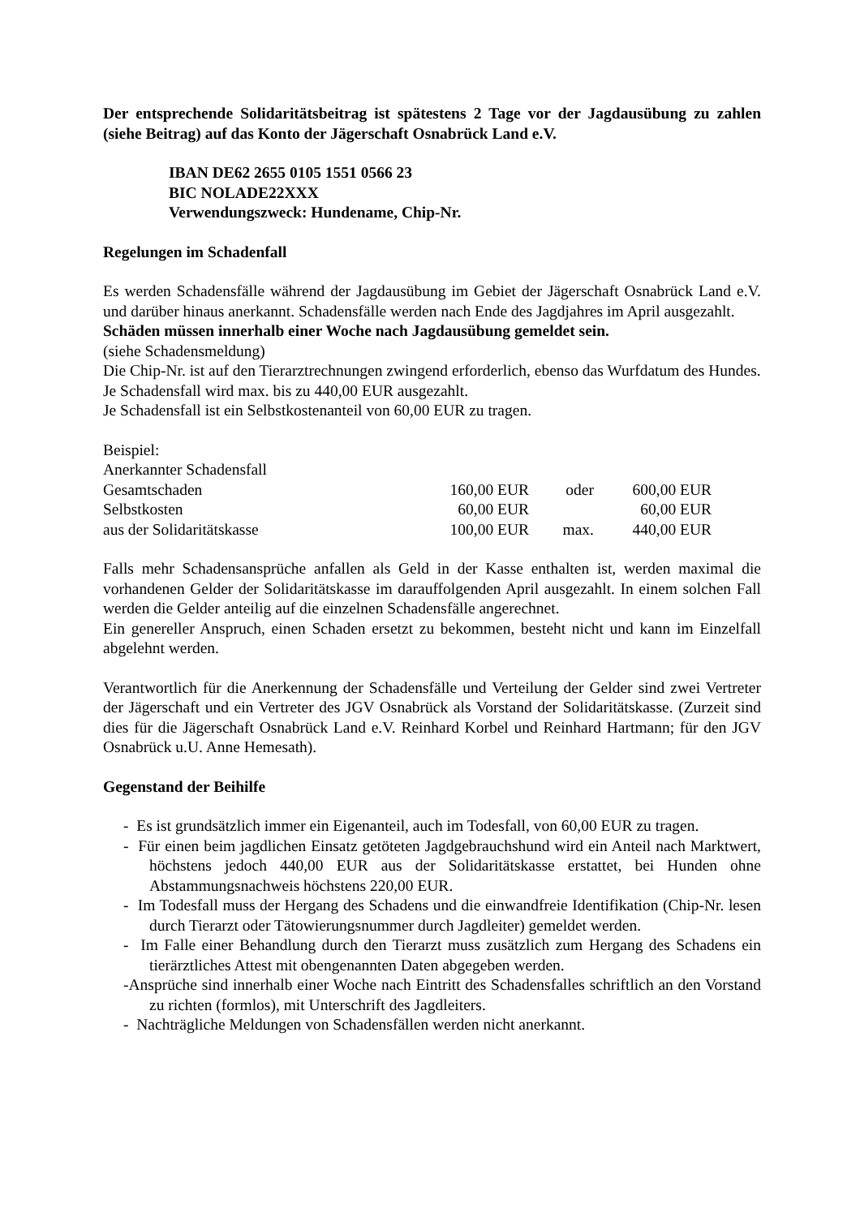Der entsprechende Solidaritätsbeitrag ist spätestens 2 Tage vor der Jagdausübung zu zahlen (siehe Beitrag) auf das Konto der Jägerschaft Osnabrück Land e.V.
IBAN DE62 2655 0105 1551 0566 23
BIC NOLADE22XXX
Verwendungszweck: Hundename, Chip-Nr.
Regelungen im Schadenfall
Es werden Schadensfälle während der Jagdausübung im Gebiet der Jägerschaft Osnabrück Land e.V. und darüber hinaus anerkannt. Schadensfälle werden nach Ende des Jagdjahres im April ausgezahlt.
Schäden müssen innerhalb einer Woche nach Jagdausübung gemeldet sein.
(siehe Schadensmeldung)
Die Chip-Nr. ist auf den Tierarztrechnungen zwingend erforderlich, ebenso das Wurfdatum des Hundes.
Je Schadensfall wird max. bis zu 440,00 EUR ausgezahlt.
Je Schadensfall ist ein Selbstkostenanteil von 60,00 EUR zu tragen.
Beispiel:
Anerkannter Schadensfall
| Gesamtschaden | 160,00 EUR | oder | 600,00 EUR |
| Selbstkosten | 60,00 EUR | | 60,00 EUR |
| aus der Solidaritätskasse | 100,00 EUR | max. | 440,00 EUR |
Falls mehr Schadensansprüche anfallen als Geld in der Kasse enthalten ist, werden maximal die vorhandenen Gelder der Solidaritätskasse im darauffolgenden April ausgezahlt. In einem solchen Fall werden die Gelder anteilig auf die einzelnen Schadensfälle angerechnet.
Ein genereller Anspruch, einen Schaden ersetzt zu bekommen, besteht nicht und kann im Einzelfall abgelehnt werden.
Verantwortlich für die Anerkennung der Schadensfälle und Verteilung der Gelder sind zwei Vertreter der Jägerschaft und ein Vertreter des JGV Osnabrück als Vorstand der Solidaritätskasse. (Zurzeit sind dies für die Jägerschaft Osnabrück Land e.V. Reinhard Korbel und Reinhard Hartmann; für den JGV Osnabrück u.U. Anne Hemesath).
Gegenstand der Beihilfe
- Es ist grundsätzlich immer ein Eigenanteil, auch im Todesfall, von 60,00 EUR zu tragen.
- Für einen beim jagdlichen Einsatz getöteten Jagdgebrauchshund wird ein Anteil nach Marktwert, höchstens jedoch 440,00 EUR aus der Solidaritätskasse erstattet, bei Hunden ohne Abstammungsnachweis höchstens 220,00 EUR.
- Im Todesfall muss der Hergang des Schadens und die einwandfreie Identifikation (Chip-Nr. lesen durch Tierarzt oder Tätowierungsnummer durch Jagdleiter) gemeldet werden.
- Im Falle einer Behandlung durch den Tierarzt muss zusätzlich zum Hergang des Schadens ein tierärztliches Attest mit obengenannten Daten abgegeben werden.
-Ansprüche sind innerhalb einer Woche nach Eintritt des Schadensfalles schriftlich an den Vorstand zu richten (formlos), mit Unterschrift des Jagdleiters.
- Nachträgliche Meldungen von Schadensfällen werden nicht anerkannt.